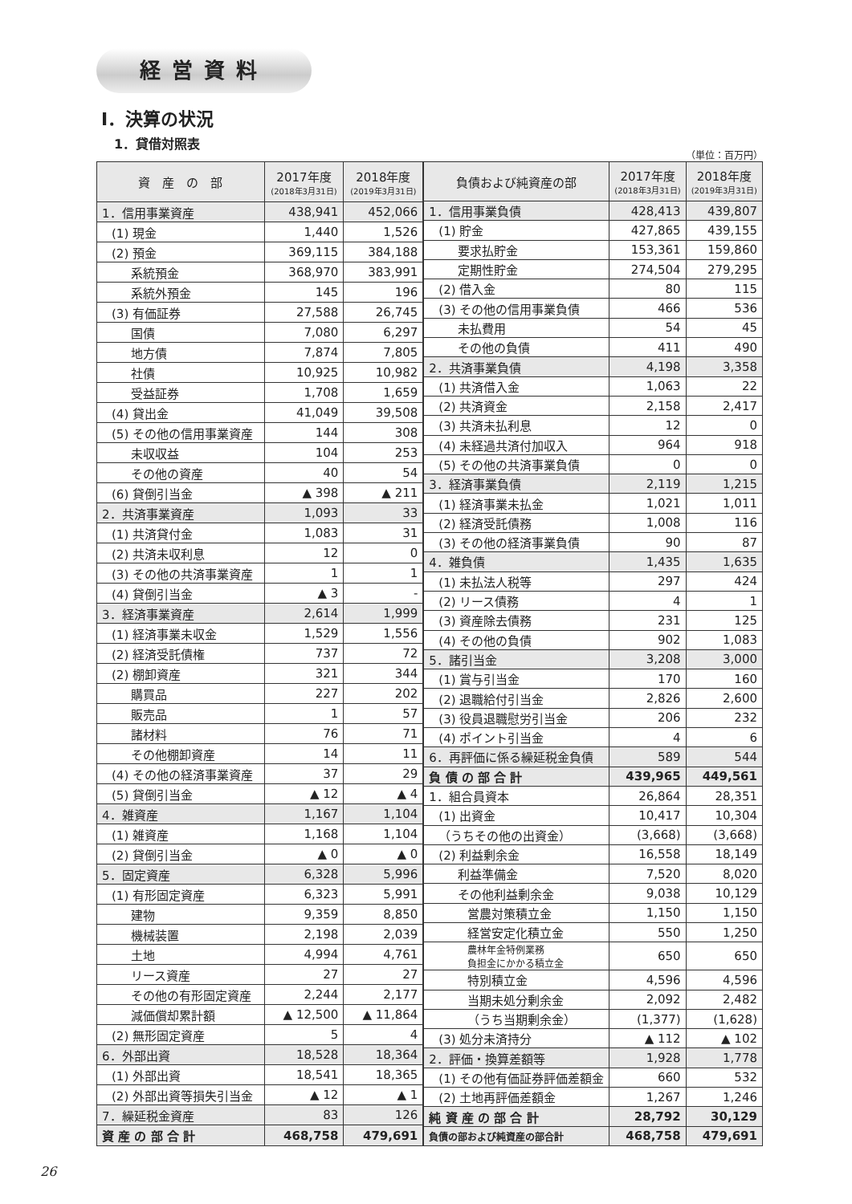経営資料
Ⅰ．決算の状況
1．貸借対照表
（単位：百万円）
| 資 産 の 部 | 2017年度 (2018年3月31日) | 2018年度 (2019年3月31日) |
| --- | --- | --- |
| 1．信用事業資産 | 438,941 | 452,066 |
| (1) 現金 | 1,440 | 1,526 |
| (2) 預金 | 369,115 | 384,188 |
| 系統預金 | 368,970 | 383,991 |
| 系統外預金 | 145 | 196 |
| (3) 有価証券 | 27,588 | 26,745 |
| 国債 | 7,080 | 6,297 |
| 地方債 | 7,874 | 7,805 |
| 社債 | 10,925 | 10,982 |
| 受益証券 | 1,708 | 1,659 |
| (4) 貸出金 | 41,049 | 39,508 |
| (5) その他の信用事業資産 | 144 | 308 |
| 未収収益 | 104 | 253 |
| その他の資産 | 40 | 54 |
| (6) 貸倒引当金 | ▲ 398 | ▲ 211 |
| 2．共済事業資産 | 1,093 | 33 |
| (1) 共済貸付金 | 1,083 | 31 |
| (2) 共済未収利息 | 12 | 0 |
| (3) その他の共済事業資産 | 1 | 1 |
| (4) 貸倒引当金 | ▲ 3 | - |
| 3．経済事業資産 | 2,614 | 1,999 |
| (1) 経済事業未収金 | 1,529 | 1,556 |
| (2) 経済受託債権 | 737 | 72 |
| (2) 棚卸資産 | 321 | 344 |
| 購買品 | 227 | 202 |
| 販売品 | 1 | 57 |
| 諸材料 | 76 | 71 |
| その他棚卸資産 | 14 | 11 |
| (4) その他の経済事業資産 | 37 | 29 |
| (5) 貸倒引当金 | ▲ 12 | ▲ 4 |
| 4．雑資産 | 1,167 | 1,104 |
| (1) 雑資産 | 1,168 | 1,104 |
| (2) 貸倒引当金 | ▲ 0 | ▲ 0 |
| 5．固定資産 | 6,328 | 5,996 |
| (1) 有形固定資産 | 6,323 | 5,991 |
| 建物 | 9,359 | 8,850 |
| 機械装置 | 2,198 | 2,039 |
| 土地 | 4,994 | 4,761 |
| リース資産 | 27 | 27 |
| その他の有形固定資産 | 2,244 | 2,177 |
| 減価償却累計額 | ▲ 12,500 | ▲ 11,864 |
| (2) 無形固定資産 | 5 | 4 |
| 6．外部出資 | 18,528 | 18,364 |
| (1) 外部出資 | 18,541 | 18,365 |
| (2) 外部出資等損失引当金 | ▲ 12 | ▲ 1 |
| 7．繰延税金資産 | 83 | 126 |
| 資 産 の 部 合 計 | 468,758 | 479,691 |
| 負債および純資産の部 | 2017年度 (2018年3月31日) | 2018年度 (2019年3月31日) |
| --- | --- | --- |
| 1．信用事業負債 | 428,413 | 439,807 |
| (1) 貯金 | 427,865 | 439,155 |
| 要求払貯金 | 153,361 | 159,860 |
| 定期性貯金 | 274,504 | 279,295 |
| (2) 借入金 | 80 | 115 |
| (3) その他の信用事業負債 | 466 | 536 |
| 未払費用 | 54 | 45 |
| その他の負債 | 411 | 490 |
| 2．共済事業負債 | 4,198 | 3,358 |
| (1) 共済借入金 | 1,063 | 22 |
| (2) 共済資金 | 2,158 | 2,417 |
| (3) 共済未払利息 | 12 | 0 |
| (4) 未経過共済付加収入 | 964 | 918 |
| (5) その他の共済事業負債 | 0 | 0 |
| 3．経済事業負債 | 2,119 | 1,215 |
| (1) 経済事業未払金 | 1,021 | 1,011 |
| (2) 経済受託債務 | 1,008 | 116 |
| (3) その他の経済事業負債 | 90 | 87 |
| 4．雑負債 | 1,435 | 1,635 |
| (1) 未払法人税等 | 297 | 424 |
| (2) リース債務 | 4 | 1 |
| (3) 資産除去債務 | 231 | 125 |
| (4) その他の負債 | 902 | 1,083 |
| 5．諸引当金 | 3,208 | 3,000 |
| (1) 賞与引当金 | 170 | 160 |
| (2) 退職給付引当金 | 2,826 | 2,600 |
| (3) 役員退職慰労引当金 | 206 | 232 |
| (4) ポイント引当金 | 4 | 6 |
| 6．再評価に係る繰延税金負債 | 589 | 544 |
| 負 債 の 部 合 計 | 439,965 | 449,561 |
| 1．組合員資本 | 26,864 | 28,351 |
| (1) 出資金 | 10,417 | 10,304 |
| （うちその他の出資金） | (3,668) | (3,668) |
| (2) 利益剰余金 | 16,558 | 18,149 |
| 利益準備金 | 7,520 | 8,020 |
| その他利益剰余金 | 9,038 | 10,129 |
| 営農対策積立金 | 1,150 | 1,150 |
| 経営安定化積立金 | 550 | 1,250 |
| 農林年金特例業務 負担金にかかる積立金 | 650 | 650 |
| 特別積立金 | 4,596 | 4,596 |
| 当期未処分剰余金 | 2,092 | 2,482 |
| （うち当期剰余金） | (1,377) | (1,628) |
| (3) 処分未済持分 | ▲ 112 | ▲ 102 |
| 2．評価・換算差額等 | 1,928 | 1,778 |
| (1) その他有価証券評価差額金 | 660 | 532 |
| (2) 土地再評価差額金 | 1,267 | 1,246 |
| 純 資 産 の 部 合 計 | 28,792 | 30,129 |
| 負債の部および純資産の部合計 | 468,758 | 479,691 |
26